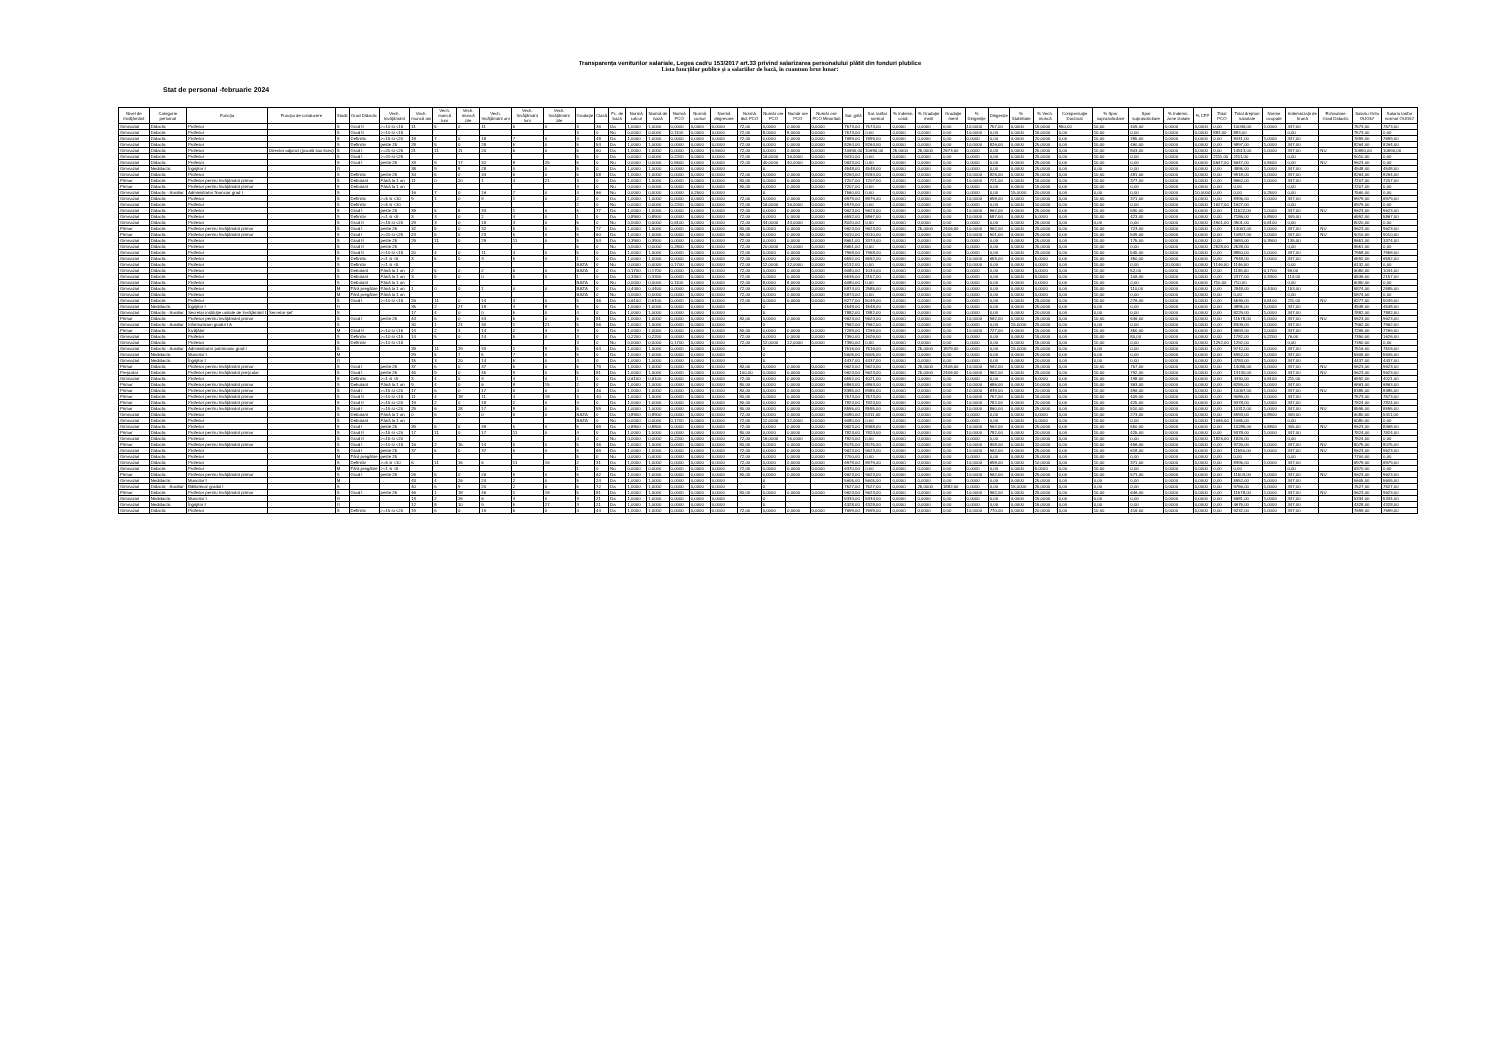Transparenţa veniturilor salariale, Legea cadru 153/2017 art.33 privind salarizarea personalului plătit din fonduri plublice
Lista funcţiilor publice şi a salariilor de bază, în cuantum brut lunar:
Stat de personal -februarie 2024
| Nivel de învăţământ | Categorie personal | Funcţia | Funcţia de conducere | Studii | Grad Didactic | Vech. învăţământ | Vech. muncă ani | Vech. muncă luni | Vech. muncă zile | Vech. învăţământ ani | Vech. învăţământ luni | Vech. învăţământ zile | Gradaţie | Clasă | Fc. de bază | Normă calcul | Normă de bază | Normă PCO | Normă cumul | Normă degrevare | Normă did. PCO | Număr ore PCO | Număr ore PCO | Număr ore PCO Minoritati | Sal. grilă | Sal. tarifar normat | % Indemn. cond. | % Gradaţie merit | Gradaţie merit | % Dirigenţie | Dirigenţie | % Stabilitate | % Vech. muncă | Compensaţie Doctorat | % Spor suprasolicitare | Spor suprasolicitare | % Indemn. zone izolate | % CFP | Total PCO | Total drepturi salariale | Norme ocupate | Indemnizaţii de hrană | Echivalare Grad Didactic | Salariu Grila OUG57 | Salariu tarifar normat OUG57 |
| --- | --- | --- | --- | --- | --- | --- | --- | --- | --- | --- | --- | --- | --- | --- | --- | --- | --- | --- | --- | --- | --- | --- | --- | --- | --- | --- | --- | --- | --- | --- | --- | --- | --- | --- | --- | --- | --- | --- | --- | --- | --- | --- | --- | --- | --- |
| Gimnazial | Didactic | Profesor | | S | Grad II | >=10 si <15 | 11 | 5 | 0 | 11 | 5 | 0 | 3 | 36 | Da | 1,0000 | 1,0000 | 0,0000 | 0,0000 | 0,0000 | 72,00 | 0,0000 | 0,0000 | 0,0000 | 7573,00 | 7573,00 | 0,0000 | 0,0000 | 0,00 | 10,0000 | 757,00 | 0,0000 | 15,0000 | 950,00 | 10,00 | 409,00 | 0,0000 | 0,0000 | 0,00 | 10036,00 | 1,0000 | 347,00 | | 7573,00 | 7573,00 |
| Gimnazial | Didactic | Profesor | | S | Grad II | >=10 si <15 | | | | | | | 3 | 0 | Nu | 0,0000 | 0,0000 | 0,1100 | 0,0000 | 0,0000 | 72,00 | 8,0000 | 8,0000 | 0,0000 | 7573,00 | 0,00 | 0,0000 | 0,0000 | 0,00 | 10,0000 | 0,00 | 0,0000 | 15,0000 | 0,00 | 10,00 | 0,00 | 0,0000 | 0,0000 | 883,00 | 883,00 | | 0,00 | | 7573,00 | 0,00 |
| Gimnazial | Didactic | Profesor | | S | Definitiv | >=15 si <20 | 18 | 7 | 0 | 18 | 7 | 0 | 4 | 48 | Da | 1,0000 | 1,0000 | 0,0000 | 0,0000 | 0,0000 | 72,00 | 0,0000 | 0,0000 | 0,0000 | 7699,00 | 7699,00 | 0,0000 | 0,0000 | 0,00 | 0,0000 | 0,00 | 0,0000 | 20,0000 | 0,00 | 10,00 | 395,00 | 0,0000 | 0,0000 | 0,00 | 8441,00 | 1,0000 | 347,00 | | 7699,00 | 7699,00 |
| Gimnazial | Didactic | Profesor | | S | Definitiv | peste 25 | 28 | 5 | 0 | 28 | 5 | 0 | 5 | 54 | Da | 1,0000 | 1,0000 | 0,0000 | 0,0000 | 0,0000 | 72,00 | 0,0000 | 0,0000 | 0,0000 | 8264,00 | 8264,00 | 0,0000 | 0,0000 | 0,00 | 10,0000 | 826,00 | 0,0000 | 25,0000 | 0,00 | 10,00 | 460,00 | 0,0000 | 0,0000 | 0,00 | 9897,00 | 1,0000 | 347,00 | | 8264,00 | 8264,00 |
| Gimnazial | Didactic | Profesor | Director adjunct (şcoală sau liceu) | S | Grad I | >=20 si <25 | 21 | 11 | 11 | 20 | 5 | 0 | 5 | 60 | Da | 1,0000 | 1,0000 | 0,0000 | 0,0000 | 0,5600 | 72,00 | 0,0000 | 0,0000 | 0,0000 | 10690,00 | 10690,00 | 25,0000 | 25,0000 | 2673,00 | 0,0000 | 0,00 | 0,0000 | 25,0000 | 0,00 | 10,00 | 803,00 | 0,0000 | 0,0000 | 0,00 | 14513,00 | 1,0000 | 347,00 | NU | 10690,00 | 10690,00 |
| Gimnazial | Didactic | Profesor | | S | Grad I | >=20 si <25 | | | | | | | 5 | 0 | Da | 0,0000 | 0,0000 | 0,2200 | 0,0000 | 0,0000 | 72,00 | 16,0000 | 16,0000 | 0,0000 | 9010,00 | 0,00 | 0,0000 | 0,0000 | 0,00 | 0,0000 | 0,00 | 0,0000 | 25,0000 | 0,00 | 10,00 | 0,00 | 0,0000 | 0,0000 | 2111,00 | 2111,00 | | 0,00 | | 9010,00 | 0,00 |
| Gimnazial | Didactic | Profesor | | S | Grad I | peste 25 | 33 | 9 | 17 | 32 | 8 | 25 | 5 | 0 | Nu | 0,0000 | 0,0000 | 0,5500 | 0,0000 | 0,0000 | 72,00 | 40,0000 | 40,0000 | 0,0000 | 9623,00 | 0,00 | 0,0000 | 0,0000 | 0,00 | 0,0000 | 0,00 | 0,0000 | 25,0000 | 0,00 | 10,00 | 0,00 | 0,0000 | 0,0000 | 5647,00 | 5647,00 | 0,5500 | 0,00 | NU | 9623,00 | 0,00 |
| Gimnazial | Nedidactic | Îngrijitor I | | G | | | 38 | 9 | 8 | 28 | 0 | 0 | 5 | 0 | Da | 1,0000 | 1,0000 | 0,0000 | 0,0000 | 0,0000 | | 0 | | | 4548,00 | 4548,00 | 0,0000 | 0,0000 | 0,00 | 0,0000 | 0,00 | 0,0000 | 25,0000 | 0,00 | 0,00 | 0,00 | 0,0000 | 0,0000 | 0,00 | 4895,00 | 1,0000 | 347,00 | | 4548,00 | 4548,00 |
| Gimnazial | Didactic | Profesor | | S | Definitiv | peste 25 | 34 | 5 | 0 | 34 | 5 | 0 | 5 | 58 | Da | 1,0000 | 1,0000 | 0,0000 | 0,0000 | 0,0000 | 72,00 | 0,0000 | 0,0000 | 0,0000 | 8264,00 | 8264,00 | 0,0000 | 0,0000 | 0,00 | 10,0000 | 826,00 | 0,0000 | 25,0000 | 0,00 | 10,00 | 481,00 | 0,0000 | 0,0000 | 0,00 | 9918,00 | 1,0000 | 347,00 | | 8264,00 | 8264,00 |
| Primar | Didactic | Profesor pentru învăţământ primar | | S | Debutant | Până la 1 an | 11 | 0 | 20 | 1 | 4 | 21 | 3 | 0 | Da | 1,0000 | 1,0000 | 0,0000 | 0,0000 | 0,0000 | 80,00 | 0,0000 | 0,0000 | 0,0000 | 7207,00 | 7207,00 | 0,0000 | 0,0000 | 0,00 | 10,0000 | 721,00 | 0,0000 | 15,0000 | 0,00 | 10,00 | 377,00 | 0,0000 | 0,0000 | 0,00 | 8652,00 | 1,0000 | 347,00 | | 7207,00 | 7207,00 |
| Primar | Didactic | Profesor pentru învăţământ primar | | S | Debutant | Până la 1 an | | | | | | | 3 | 0 | Nu | 0,0000 | 0,0000 | 0,0000 | 0,0000 | 0,0000 | 80,00 | 0,0000 | 0,0000 | 0,0000 | 7207,00 | 0,00 | 0,0000 | 0,0000 | 0,00 | 0,0000 | 0,00 | 0,0000 | 15,0000 | 0,00 | 10,00 | 0,00 | 0,0000 | 0,0000 | 0,00 | 0,00 | | 0,00 | | 7207,00 | 0,00 |
| Gimnazial | Didactic - Auxiliar | Administrator financiar grad I | | S | | | 16 | 7 | 0 | 16 | 7 | 0 | 4 | 66 | Nu | 0,0000 | 0,0000 | 0,0000 | 0,2500 | 0,0000 | | 0 | | | 7560,00 | 0,00 | 0,0000 | 0,0000 | 0,00 | 0,0000 | 0,00 | 15,0000 | 20,0000 | 0,00 | 0,00 | 0,00 | 0,0000 | 10,0000 | 0,00 | 0,00 | 0,2500 | 0,00 | | 7560,00 | 0,00 |
| Gimnazial | Didactic | Profesor | | S | Definitiv | >=5 si <10 | 9 | 1 | 0 | 9 | 1 | 0 | 2 | 0 | Da | 1,0000 | 1,0000 | 0,0000 | 0,0000 | 0,0000 | 72,00 | 0,0000 | 0,0000 | 0,0000 | 6979,00 | 6979,00 | 0,0000 | 0,0000 | 0,00 | 10,0000 | 698,00 | 0,0000 | 10,0000 | 0,00 | 10,00 | 371,00 | 0,0000 | 0,0000 | 0,00 | 8395,00 | 1,0000 | 347,00 | | 6979,00 | 6979,00 |
| Gimnazial | Didactic | Profesor | | S | Definitiv | >=5 si <10 | | | | | | | 2 | 0 | Nu | 0,0000 | 0,0000 | 0,2200 | 0,0000 | 0,0000 | 72,00 | 16,0000 | 16,0000 | 0,0000 | 6979,00 | 0,00 | 0,0000 | 0,0000 | 0,00 | 0,0000 | 0,00 | 0,0000 | 10,0000 | 0,00 | 10,00 | 0,00 | 0,0000 | 0,0000 | 1627,00 | 1627,00 | | 0,00 | | 6979,00 | 0,00 |
| Gimnazial | Didactic | Profesor | | S | Grad I | peste 25 | 39 | 5 | 8 | 33 | 1 | 0 | 5 | 77 | Da | 1,0000 | 1,0000 | 0,0000 | 0,0000 | 0,0000 | 72,00 | 0,0000 | 0,0000 | 0,0000 | 9623,00 | 9623,00 | 0,0000 | 0,0000 | 0,00 | 10,0000 | 962,00 | 0,0000 | 25,0000 | 0,00 | 10,00 | 590,00 | 0,0000 | 0,0000 | 0,00 | 11522,00 | 1,0000 | 347,00 | NU | 9623,00 | 9623,00 |
| Gimnazial | Didactic | Profesor | | S | Definitiv | >=1 si <5 | 3 | 3 | 0 | 2 | 4 | 0 | 1 | 0 | Da | 0,8900 | 0,8900 | 0,0000 | 0,0000 | 0,0000 | 72,00 | 0,0000 | 0,0000 | 0,0000 | 6592,00 | 5867,00 | 0,0000 | 0,0000 | 0,00 | 10,0000 | 587,00 | 0,0000 | 5,0000 | 0,00 | 10,00 | 423,00 | 0,0000 | 0,0000 | 0,00 | 7186,00 | 0,8900 | 309,00 | | 6592,00 | 5867,00 |
| Gimnazial | Didactic | Profesor | | S | Grad II | >=15 si <20 | 29 | 3 | 0 | 18 | 3 | 0 | 5 | 0 | Nu | 0,0000 | 0,0000 | 0,6100 | 0,0000 | 0,0000 | 72,00 | 44,0000 | 44,0000 | 0,0000 | 8020,00 | 0,00 | 0,0000 | 0,0000 | 0,00 | 0,0000 | 0,00 | 0,0000 | 25,0000 | 0,00 | 0,00 | 0,00 | 0,0000 | 0,0000 | 4901,00 | 4901,00 | 0,6100 | 0,00 | | 8020,00 | 0,00 |
| Primar | Didactic | Profesor pentru învăţământ primar | | S | Grad I | peste 25 | 32 | 5 | 0 | 32 | 5 | 0 | 5 | 77 | Da | 1,0000 | 1,0000 | 0,0000 | 0,0000 | 0,0000 | 80,00 | 0,0000 | 0,0000 | 0,0000 | 9623,00 | 9623,00 | 0,0000 | 25,0000 | 2406,00 | 10,0000 | 962,00 | 0,0000 | 25,0000 | 0,00 | 10,00 | 723,00 | 0,0000 | 0,0000 | 0,00 | 14061,00 | 1,0000 | 347,00 | NU | 9623,00 | 9623,00 |
| Primar | Didactic | Profesor pentru învăţământ primar | | S | Grad I | >=20 si <25 | 23 | 5 | 0 | 23 | 5 | 0 | 5 | 60 | Da | 1,0000 | 1,0000 | 0,0000 | 0,0000 | 0,0000 | 80,00 | 0,0000 | 0,0000 | 0,0000 | 9010,00 | 9010,00 | 0,0000 | 0,0000 | 0,00 | 10,0000 | 901,00 | 0,0000 | 25,0000 | 0,00 | 10,00 | 549,00 | 0,0000 | 0,0000 | 0,00 | 10807,00 | 1,0000 | 347,00 | NU | 9010,00 | 9010,00 |
| Gimnazial | Didactic | Profesor | | S | Grad II | peste 25 | 29 | 11 | 0 | 29 | 11 | 0 | 5 | 54 | Da | 0,3900 | 0,3900 | 0,0000 | 0,0000 | 0,0000 | 72,00 | 0,0000 | 0,0000 | 0,0000 | 8651,00 | 3374,00 | 0,0000 | 0,0000 | 0,00 | 0,0000 | 0,00 | 0,0000 | 25,0000 | 0,00 | 10,00 | 175,00 | 0,0000 | 0,0000 | 0,00 | 3684,00 | 0,3900 | 135,00 | | 8651,00 | 3374,00 |
| Gimnazial | Didactic | Profesor | | S | Grad II | peste 25 | | | | | | | 5 | 0 | Nu | 0,0000 | 0,0000 | 0,2800 | 0,0000 | 0,0000 | 72,00 | 20,0000 | 20,0000 | 0,0000 | 8651,00 | 0,00 | 0,0000 | 0,0000 | 0,00 | 0,0000 | 0,00 | 0,0000 | 25,0000 | 0,00 | 10,00 | 0,00 | 0,0000 | 0,0000 | 2528,00 | 2528,00 | | 0,00 | | 8651,00 | 0,00 |
| Gimnazial | Didactic | Profesor | | S | Grad II | >=10 si <15 | 20 | 4 | 0 | 11 | 4 | 0 | 5 | 0 | Da | 1,0000 | 1,0000 | 0,0000 | 0,0000 | 0,0000 | 72,00 | 0,0000 | 0,0000 | 0,0000 | 7958,00 | 7958,00 | 0,0000 | 0,0000 | 0,00 | 0,0000 | 0,00 | 0,0000 | 25,0000 | 0,00 | 10,00 | 545,00 | 0,0000 | 0,0000 | 0,00 | 8850,00 | 1,0000 | 347,00 | | 7958,00 | 7958,00 |
| Gimnazial | Didactic | Profesor | | S | Definitiv | >=1 si <5 | 3 | 5 | 0 | 3 | 5 | 0 | 1 | 0 | Da | 1,0000 | 1,0000 | 0,0000 | 0,0000 | 0,0000 | 72,00 | 0,0000 | 0,0000 | 0,0000 | 6592,00 | 6592,00 | 0,0000 | 0,0000 | 0,00 | 10,0000 | 659,00 | 0,0000 | 5,0000 | 0,00 | 10,00 | 350,00 | 0,0000 | 0,0000 | 0,00 | 7948,00 | 1,0000 | 347,00 | | 6592,00 | 6592,00 |
| Gimnazial | Didactic | Profesor | | S | Definitiv | >=1 si <5 | | | | | | | BAZA | 0 | Nu | 0,0000 | 0,0000 | 0,1700 | 0,0000 | 0,0000 | 72,00 | 12,0000 | 12,0000 | 0,0000 | 6132,00 | 0,00 | 0,0000 | 0,0000 | 0,00 | 10,0000 | 0,00 | 0,0000 | 0,0000 | 0,00 | 10,00 | 0,00 | 20,0000 | 0,0000 | 1146,00 | 1146,00 | | 0,00 | | 6132,00 | 0,00 |
| Gimnazial | Didactic | Profesor | | S | Debutant | Până la 1 an | 2 | 5 | 0 | 2 | 5 | 0 | BAZA | 0 | Da | 0,1700 | 0,1700 | 0,0000 | 0,0000 | 0,0000 | 72,00 | 0,0000 | 0,0000 | 0,0000 | 6080,00 | 1034,00 | 0,0000 | 0,0000 | 0,00 | 0,0000 | 0,00 | 0,0000 | 0,0000 | 0,00 | 10,00 | 52,00 | 0,0000 | 0,0000 | 0,00 | 1145,00 | 0,1700 | 59,00 | | 6080,00 | 1034,00 |
| Gimnazial | Didactic | Profesor | | S | Debutant | Până la 1 an | 3 | 5 | 0 | 0 | 5 | 0 | 1 | 0 | Da | 0,3300 | 0,3300 | 0,0000 | 0,0000 | 0,0000 | 72,00 | 0,0000 | 0,0000 | 0,0000 | 6536,00 | 2157,00 | 0,0000 | 0,0000 | 0,00 | 0,0000 | 0,00 | 0,0000 | 5,0000 | 0,00 | 10,00 | 106,00 | 0,0000 | 0,0000 | 0,00 | 2377,00 | 0,3300 | 114,00 | | 6536,00 | 2157,00 |
| Gimnazial | Didactic | Profesor | | S | Debutant | Până la 1 an | | | | | | | BAZA | 0 | Nu | 0,0000 | 0,0000 | 0,1100 | 0,0000 | 0,0000 | 72,00 | 8,0000 | 8,0000 | 0,0000 | 6080,00 | 0,00 | 0,0000 | 0,0000 | 0,00 | 0,0000 | 0,00 | 0,0000 | 0,0000 | 0,00 | 10,00 | 0,00 | 0,0000 | 0,0000 | 710,00 | 710,00 | | 0,00 | | 6080,00 | 0,00 |
| Gimnazial | Didactic | Profesor | | M | Fără pregătire | Până la 1 an | 1 | 0 | 0 | 1 | 0 | 0 | BAZA | 0 | Da | 0,4400 | 0,4400 | 0,0000 | 0,0000 | 0,0000 | 72,00 | 0,0000 | 0,0000 | 0,0000 | 5874,00 | 2585,00 | 0,0000 | 0,0000 | 0,00 | 0,0000 | 0,00 | 0,0000 | 0,0000 | 0,00 | 10,00 | 110,00 | 0,0000 | 0,0000 | 0,00 | 2848,00 | 0,4400 | 153,00 | | 5874,00 | 2585,00 |
| Gimnazial | Didactic | Profesor | | M | Fără pregătire | Până la 1 an | | | | | | | BAZA | 0 | Nu | 0,0000 | 0,0000 | 0,0000 | 0,0000 | 0,0000 | 72,00 | 0,0000 | 0,0000 | 0,0000 | 5874,00 | 0,00 | 0,0000 | 0,0000 | 0,00 | 0,0000 | 0,00 | 0,0000 | 0,0000 | 0,00 | 10,00 | 0,00 | 0,0000 | 0,0000 | 0,00 | 0,00 | | 0,00 | | 5874,00 | 0,00 |
| Gimnazial | Didactic | Profesor | | S | Grad I | >=10 si <15 | 26 | 11 | 0 | 14 | 3 | 0 | 5 | 46 | Da | 0,6100 | 0,6100 | 0,0000 | 0,0000 | 0,0000 | 72,00 | 0,0000 | 0,0000 | 0,0000 | 8277,00 | 5049,00 | 0,0000 | 0,0000 | 0,00 | 0,0000 | 0,00 | 0,0000 | 25,0000 | 0,00 | 10,00 | 276,00 | 0,0000 | 0,0000 | 0,00 | 5536,00 | 0,6100 | 211,00 | NU | 8277,00 | 5049,00 |
| Gimnazial | Nedidactic | Îngrijitor I | | G | | | 35 | 2 | 27 | 18 | 4 | 8 | 5 | 0 | Da | 1,0000 | 1,0000 | 0,0000 | 0,0000 | 0,0000 | | 0 | | | 4548,00 | 4548,00 | 0,0000 | 0,0000 | 0,00 | 0,0000 | 0,00 | 0,0000 | 25,0000 | 0,00 | 0,00 | 0,00 | 0,0000 | 0,0000 | 0,00 | 4895,00 | 1,0000 | 347,00 | | 4548,00 | 4548,00 |
| Gimnazial | Didactic - Auxiliar | Secretar instituţie unitate de învăţământ I | Secretar-şef | S | | | 17 | 4 | 0 | 0 | 5 | 0 | 4 | 0 | Da | 1,0000 | 1,0000 | 0,0000 | 0,0000 | 0,0000 | | 0 | | | 7882,00 | 7882,00 | 0,0000 | 0,0000 | 0,00 | 0,0000 | 0,00 | 0,0000 | 20,0000 | 0,00 | 0,00 | 0,00 | 0,0000 | 0,0000 | 0,00 | 8229,00 | 1,0000 | 347,00 | | 7882,00 | 7882,00 |
| Primar | Didactic | Profesor pentru învăţământ primar | | S | Grad I | peste 25 | 44 | 5 | 0 | 44 | 5 | 0 | 5 | 81 | Da | 1,0000 | 1,0000 | 0,0000 | 0,0000 | 0,0000 | 80,00 | 0,0000 | 0,0000 | 0,0000 | 9623,00 | 9623,00 | 0,0000 | 0,0000 | 0,00 | 10,0000 | 962,00 | 0,0000 | 25,0000 | 0,00 | 10,00 | 646,00 | 0,0000 | 0,0000 | 0,00 | 11578,00 | 1,0000 | 347,00 | NU | 9623,00 | 9623,00 |
| Gimnazial | Didactic - Auxiliar | Informatician gradul I A | | S | | | 30 | 1 | 21 | 30 | 1 | 21 | 5 | 56 | Da | 1,0000 | 1,0000 | 0,0000 | 0,0000 | 0,0000 | | 0 | | | 7962,00 | 7962,00 | 0,0000 | 0,0000 | 0,00 | 0,0000 | 0,00 | 15,0000 | 25,0000 | 0,00 | 0,00 | 0,00 | 0,0000 | 0,0000 | 0,00 | 8309,00 | 1,0000 | 347,00 | | 7962,00 | 7962,00 |
| Primar | Didactic | Învăţător | | M | Grad II | >=10 si <15 | 14 | 2 | 3 | 14 | 2 | 3 | 3 | 0 | Da | 1,0000 | 1,0000 | 0,0000 | 0,0000 | 0,0000 | 80,00 | 0,0000 | 0,0000 | 0,0000 | 7269,00 | 7269,00 | 0,0000 | 0,0000 | 0,00 | 10,0000 | 727,00 | 0,0000 | 15,0000 | 0,00 | 10,00 | 350,00 | 0,0000 | 0,0000 | 0,00 | 8693,00 | 1,0000 | 347,00 | | 7269,00 | 7269,00 |
| Gimnazial | Didactic | Profesor | | S | Definitiv | >=10 si <15 | 14 | 5 | 0 | 14 | 5 | 0 | 3 | 0 | Da | 0,2200 | 0,2200 | 0,0000 | 0,0000 | 0,0000 | 72,00 | 0,0000 | 0,0000 | 0,0000 | 7390,00 | 1626,00 | 0,0000 | 0,0000 | 0,00 | 0,0000 | 0,00 | 0,0000 | 15,0000 | 0,00 | 10,00 | 80,00 | 0,0000 | 0,0000 | 0,00 | 1782,00 | 0,2200 | 76,00 | | 7390,00 | 1626,00 |
| Gimnazial | Didactic | Profesor | | S | Definitiv | >=10 si <15 | | | | | | | 3 | 0 | Nu | 0,0000 | 0,0000 | 0,1700 | 0,0000 | 0,0000 | 72,00 | 12,0000 | 12,0000 | 0,0000 | 7390,00 | 0,00 | 0,0000 | 0,0000 | 0,00 | 0,0000 | 0,00 | 0,0000 | 15,0000 | 0,00 | 10,00 | 0,00 | 0,0000 | 0,0000 | 1292,00 | 1292,00 | | 0,00 | | 7390,00 | 0,00 |
| Gimnazial | Didactic - Auxiliar | Administrator patrimoniu grad I | | S | | | 39 | 11 | 29 | 33 | 2 | 9 | 5 | 64 | Da | 1,0000 | 1,0000 | 0,0000 | 0,0000 | 0,0000 | | 0 | | | 7516,00 | 7516,00 | 0,0000 | 25,0000 | 1879,00 | 0,0000 | 0,00 | 15,0000 | 25,0000 | 0,00 | 0,00 | 0,00 | 0,0000 | 0,0000 | 0,00 | 9742,00 | 1,0000 | 347,00 | | 7516,00 | 7516,00 |
| Gimnazial | Nedidactic | Muncitor I | | M | | | 29 | 5 | 7 | 5 | 7 | 0 | 5 | 0 | Da | 1,0000 | 1,0000 | 0,0000 | 0,0000 | 0,0000 | | 0 | | | 5605,00 | 5605,00 | 0,0000 | 0,0000 | 0,00 | 0,0000 | 0,00 | 0,0000 | 25,0000 | 0,00 | 0,00 | 0,00 | 0,0000 | 0,0000 | 0,00 | 5952,00 | 1,0000 | 347,00 | | 5605,00 | 5605,00 |
| Gimnazial | Nedidactic | Îngrijitor I | | G | | | 15 | 3 | 20 | 14 | 5 | 0 | 4 | 0 | Da | 1,0000 | 1,0000 | 0,0000 | 0,0000 | 0,0000 | | 0 | | | 4437,00 | 4437,00 | 0,0000 | 0,0000 | 0,00 | 0,0000 | 0,00 | 0,0000 | 20,0000 | 0,00 | 0,00 | 0,00 | 0,0000 | 0,0000 | 0,00 | 4784,00 | 1,0000 | 347,00 | | 4437,00 | 4437,00 |
| Primar | Didactic | Profesor pentru învăţământ primar | | S | Grad I | peste 25 | 37 | 5 | 0 | 37 | 5 | 0 | 5 | 79 | Da | 1,0000 | 1,0000 | 0,0000 | 0,0000 | 0,0000 | 80,00 | 0,0000 | 0,0000 | 0,0000 | 9623,00 | 9623,00 | 0,0000 | 25,0000 | 2406,00 | 10,0000 | 962,00 | 0,0000 | 25,0000 | 0,00 | 10,00 | 757,00 | 0,0000 | 0,0000 | 0,00 | 14095,00 | 1,0000 | 347,00 | NU | 9623,00 | 9623,00 |
| Preşcolar | Didactic | Profesor pentru învăţământ preşcolar | | S | Grad I | peste 25 | 45 | 9 | 0 | 45 | 9 | 0 | 5 | 81 | Da | 1,0000 | 1,0000 | 0,0000 | 0,0000 | 0,0000 | 100,00 | 0,0000 | 0,0000 | 0,0000 | 9623,00 | 9623,00 | 0,0000 | 25,0000 | 2406,00 | 10,0000 | 962,00 | 0,0000 | 25,0000 | 0,00 | 10,00 | 792,00 | 0,0000 | 0,0000 | 0,00 | 14130,00 | 1,0000 | 347,00 | NU | 9623,00 | 9623,00 |
| Gimnazial | Didactic | Profesor | | S | Definitiv | >=1 si <5 | 3 | 4 | 0 | 3 | 4 | 0 | 1 | 0 | Da | 0,6100 | 0,6100 | 0,0000 | 0,0000 | 0,0000 | 72,00 | 0,0000 | 0,0000 | 0,0000 | 6592,00 | 4021,00 | 0,0000 | 0,0000 | 0,00 | 0,0000 | 0,00 | 0,0000 | 5,0000 | 0,00 | 10,00 | 198,00 | 0,0000 | 0,0000 | 0,00 | 4430,00 | 0,6100 | 211,00 | | 6592,00 | 4021,00 |
| Primar | Didactic | Profesor pentru învăţământ primar | | S | Debutant | Până la 1 an | 9 | 4 | 0 | 6 | 8 | 15 | 2 | 0 | Da | 1,0000 | 1,0000 | 0,0000 | 0,0000 | 0,0000 | 80,00 | 0,0000 | 0,0000 | 0,0000 | 6863,00 | 6863,00 | 0,0000 | 0,0000 | 0,00 | 10,0000 | 686,00 | 0,0000 | 10,0000 | 0,00 | 10,00 | 363,00 | 0,0000 | 0,0000 | 0,00 | 8259,00 | 1,0000 | 347,00 | | 6863,00 | 6863,00 |
| Primar | Didactic | Profesor pentru învăţământ primar | | S | Grad I | >=15 si <20 | 17 | 5 | 0 | 17 | 5 | 0 | 4 | 46 | Da | 1,0000 | 1,0000 | 0,0000 | 0,0000 | 0,0000 | 80,00 | 0,0000 | 0,0000 | 0,0000 | 8385,00 | 8385,00 | 0,0000 | 0,0000 | 0,00 | 10,0000 | 839,00 | 0,0000 | 20,0000 | 0,00 | 10,00 | 496,00 | 0,0000 | 0,0000 | 0,00 | 10067,00 | 1,0000 | 347,00 | NU | 8385,00 | 8385,00 |
| Primar | Didactic | Profesor pentru învăţământ primar | | S | Grad II | >=10 si <15 | 11 | 4 | 18 | 11 | 4 | 18 | 3 | 40 | Da | 1,0000 | 1,0000 | 0,0000 | 0,0000 | 0,0000 | 80,00 | 0,0000 | 0,0000 | 0,0000 | 7573,00 | 7573,00 | 0,0000 | 0,0000 | 0,00 | 10,0000 | 757,00 | 0,0000 | 15,0000 | 0,00 | 10,00 | 409,00 | 0,0000 | 0,0000 | 0,00 | 9086,00 | 1,0000 | 347,00 | | 7573,00 | 7573,00 |
| Primar | Didactic | Profesor pentru învăţământ primar | | S | Grad II | >=15 si <20 | 19 | 2 | 0 | 18 | 2 | 0 | 4 | 0 | Da | 1,0000 | 1,0000 | 0,0000 | 0,0000 | 0,0000 | 80,00 | 0,0000 | 0,0000 | 0,0000 | 7824,00 | 7824,00 | 0,0000 | 0,0000 | 0,00 | 10,0000 | 782,00 | 0,0000 | 20,0000 | 0,00 | 10,00 | 425,00 | 0,0000 | 0,0000 | 0,00 | 9378,00 | 1,0000 | 347,00 | | 7824,00 | 7824,00 |
| Primar | Didactic | Profesor pentru învăţământ primar | | S | Grad I | >=15 si <20 | 29 | 6 | 28 | 17 | 8 | 0 | 5 | 59 | Da | 1,0000 | 1,0000 | 0,0000 | 0,0000 | 0,0000 | 80,00 | 0,0000 | 0,0000 | 0,0000 | 8595,00 | 8595,00 | 0,0000 | 0,0000 | 0,00 | 10,0000 | 860,00 | 0,0000 | 25,0000 | 0,00 | 10,00 | 510,00 | 0,0000 | 0,0000 | 0,00 | 10312,00 | 1,0000 | 347,00 | NU | 8595,00 | 8595,00 |
| Gimnazial | Didactic | Profesor | | S | Debutant | Până la 1 an | 0 | 5 | 0 | 0 | 5 | 0 | BAZA | 0 | Da | 0,8900 | 0,8900 | 0,0000 | 0,0000 | 0,0000 | 72,00 | 0,0000 | 0,0000 | 0,0000 | 6080,00 | 5411,00 | 0,0000 | 0,0000 | 0,00 | 0,0000 | 0,00 | 0,0000 | 0,0000 | 0,00 | 10,00 | 273,00 | 0,0000 | 0,0000 | 0,00 | 5993,00 | 0,8900 | 309,00 | | 6080,00 | 5411,00 |
| Gimnazial | Didactic | Profesor | | S | Debutant | Până la 1 an | | | | | | | BAZA | 0 | Nu | 0,0000 | 0,0000 | 0,1700 | 0,0000 | 0,0000 | 72,00 | 12,0000 | 12,0000 | 0,0000 | 6080,00 | 0,00 | 0,0000 | 0,0000 | 0,00 | 0,0000 | 0,00 | 0,0000 | 0,0000 | 0,00 | 10,00 | 0,00 | 0,0000 | 0,0000 | 1065,00 | 1065,00 | | 0,00 | | 6080,00 | 0,00 |
| Gimnazial | Didactic | Profesor | | S | Grad I | peste 25 | 39 | 5 | 0 | 39 | 5 | 0 | 5 | 69 | Da | 0,8800 | 0,8800 | 0,0000 | 0,0000 | 0,0000 | 72,00 | 0,0000 | 0,0000 | 0,0000 | 9623,00 | 8468,00 | 0,0000 | 0,0000 | 0,00 | 10,0000 | 962,00 | 0,0000 | 25,0000 | 0,00 | 10,00 | 550,00 | 0,0000 | 0,0000 | 0,00 | 10285,00 | 0,8800 | 305,00 | NU | 9623,00 | 8468,00 |
| Primar | Didactic | Profesor pentru învăţământ primar | | S | Grad II | >=15 si <20 | 17 | 11 | 0 | 17 | 11 | 0 | 4 | 0 | Da | 1,0000 | 1,0000 | 0,0000 | 0,0000 | 0,0000 | 80,00 | 0,0000 | 0,0000 | 0,0000 | 7824,00 | 7824,00 | 0,0000 | 0,0000 | 0,00 | 10,0000 | 782,00 | 0,0000 | 20,0000 | 0,00 | 10,00 | 425,00 | 0,0000 | 0,0000 | 0,00 | 9378,00 | 1,0000 | 347,00 | | 7824,00 | 7824,00 |
| Gimnazial | Didactic | Profesor | | S | Grad II | >=15 si <20 | | | | | | | 4 | 0 | Nu | 0,0000 | 0,0000 | 0,2200 | 0,0000 | 0,0000 | 72,00 | 16,0000 | 16,0000 | 0,0000 | 7824,00 | 0,00 | 0,0000 | 0,0000 | 0,00 | 0,0000 | 0,00 | 0,0000 | 20,0000 | 0,00 | 10,00 | 0,00 | 0,0000 | 0,0000 | 1826,00 | 1826,00 | | 0,00 | | 7824,00 | 0,00 |
| Primar | Didactic | Profesor pentru învăţământ primar | | S | Grad I | >=10 si <15 | 16 | 2 | 15 | 14 | 5 | 0 | 5 | 46 | Da | 1,0000 | 1,0000 | 0,0000 | 0,0000 | 0,0000 | 80,00 | 0,0000 | 0,0000 | 0,0000 | 8075,00 | 8075,00 | 0,0000 | 0,0000 | 0,00 | 10,0000 | 808,00 | 0,0000 | 20,0000 | 0,00 | 10,00 | 496,00 | 0,0000 | 0,0000 | 0,00 | 9726,00 | 1,0000 | 347,00 | NU | 8075,00 | 8075,00 |
| Gimnazial | Didactic | Profesor | | S | Grad I | peste 25 | 37 | 5 | 0 | 37 | 5 | 0 | 5 | 69 | Da | 1,0000 | 1,0000 | 0,0000 | 0,0000 | 0,0000 | 72,00 | 0,0000 | 0,0000 | 0,0000 | 9623,00 | 9623,00 | 0,0000 | 0,0000 | 0,00 | 10,0000 | 962,00 | 0,0000 | 25,0000 | 0,00 | 10,00 | 618,00 | 0,0000 | 0,0000 | 0,00 | 11550,00 | 1,0000 | 347,00 | NU | 9623,00 | 9623,00 |
| Gimnazial | Didactic | Profesor | | M | Fără pregătire | peste 25 | | | | | | | 5 | 0 | Nu | 0,0000 | 0,0000 | 0,0000 | 0,0000 | 0,0000 | 72,00 | 0,0000 | 0,0000 | 0,0000 | 7700,00 | 0,00 | 0,0000 | 0,0000 | 0,00 | 0,0000 | 0,00 | 0,0000 | 25,0000 | 0,00 | 10,00 | 0,00 | 0,0000 | 0,0000 | 0,00 | 0,00 | | 0,00 | | 7700,00 | 0,00 |
| Gimnazial | Didactic | Profesor | | S | Definitiv | >=5 si <10 | 6 | 11 | 16 | 6 | 11 | 16 | 2 | 31 | Da | 1,0000 | 1,0000 | 0,0000 | 0,0000 | 0,0000 | 72,00 | 0,0000 | 0,0000 | 0,0000 | 6979,00 | 6979,00 | 0,0000 | 0,0000 | 0,00 | 10,0000 | 698,00 | 0,0000 | 10,0000 | 0,00 | 10,00 | 371,00 | 0,0000 | 0,0000 | 0,00 | 8395,00 | 1,0000 | 347,00 | | 6979,00 | 6979,00 |
| Gimnazial | Didactic | Profesor | | M | Fără pregătire | >=1 si <5 | | | | | | | 1 | 0 | Nu | 0,0000 | 0,0000 | 0,0000 | 0,0000 | 0,0000 | 72,00 | 0,0000 | 0,0000 | 0,0000 | 6370,00 | 0,00 | 0,0000 | 0,0000 | 0,00 | 0,0000 | 0,00 | 0,0000 | 5,0000 | 0,00 | 10,00 | 0,00 | 0,0000 | 0,0000 | 0,00 | 0,00 | | 0,00 | | 6370,00 | 0,00 |
| Primar | Didactic | Profesor pentru învăţământ primar | | S | Grad I | peste 25 | 26 | 5 | 0 | 26 | 5 | 0 | 5 | 62 | Da | 1,0000 | 1,0000 | 0,0000 | 0,0000 | 0,0000 | 80,00 | 0,0000 | 0,0000 | 0,0000 | 9623,00 | 9623,00 | 0,0000 | 0,0000 | 0,00 | 10,0000 | 962,00 | 0,0000 | 25,0000 | 0,00 | 10,00 | 571,00 | 0,0000 | 0,0000 | 0,00 | 11503,00 | 1,0000 | 347,00 | NU | 9623,00 | 9623,00 |
| Gimnazial | Nedidactic | Muncitor I | | M | | | 43 | 4 | 26 | 24 | 2 | 0 | 5 | 24 | Da | 1,0000 | 1,0000 | 0,0000 | 0,0000 | 0,0000 | | 0 | | | 5605,00 | 5605,00 | 0,0000 | 0,0000 | 0,00 | 0,0000 | 0,00 | 0,0000 | 25,0000 | 0,00 | 0,00 | 0,00 | 0,0000 | 0,0000 | 0,00 | 5952,00 | 1,0000 | 347,00 | | 5605,00 | 5605,00 |
| Gimnazial | Didactic - Auxiliar | Bibliotecar gradul I | | S | | | 40 | 5 | 9 | 20 | 2 | 0 | 5 | 72 | Da | 1,0000 | 1,0000 | 0,0000 | 0,0000 | 0,0000 | | 0 | | | 7527,00 | 7527,00 | 0,0000 | 25,0000 | 1882,00 | 0,0000 | 0,00 | 15,0000 | 25,0000 | 0,00 | 0,00 | 0,00 | 0,0000 | 0,0000 | 0,00 | 9756,00 | 1,0000 | 347,00 | | 7527,00 | 7527,00 |
| Primar | Didactic | Profesor pentru învăţământ primar | | S | Grad I | peste 25 | 46 | 1 | 18 | 46 | 1 | 18 | 5 | 81 | Da | 1,0000 | 1,0000 | 0,0000 | 0,0000 | 0,0000 | 80,00 | 0,0000 | 0,0000 | 0,0000 | 9623,00 | 9623,00 | 0,0000 | 0,0000 | 0,00 | 10,0000 | 962,00 | 0,0000 | 25,0000 | 0,00 | 10,00 | 646,00 | 0,0000 | 0,0000 | 0,00 | 11578,00 | 1,0000 | 347,00 | NU | 9623,00 | 9623,00 |
| Gimnazial | Nedidactic | Muncitor I | | G | | | 13 | 2 | 26 | 6 | 4 | 0 | 3 | 21 | Da | 1,0000 | 1,0000 | 0,0000 | 0,0000 | 0,0000 | | 0 | | | 5334,00 | 5334,00 | 0,0000 | 0,0000 | 0,00 | 0,0000 | 0,00 | 0,0000 | 15,0000 | 0,00 | 0,00 | 0,00 | 0,0000 | 0,0000 | 0,00 | 5681,00 | 1,0000 | 347,00 | | 5334,00 | 5334,00 |
| Gimnazial | Nedidactic | Îngrijitor I | | G | | | 12 | 8 | 10 | 9 | 5 | 27 | 3 | 21 | Da | 1,0000 | 1,0000 | 0,0000 | 0,0000 | 0,0000 | | 0 | | | 4328,00 | 4328,00 | 0,0000 | 0,0000 | 0,00 | 0,0000 | 0,00 | 0,0000 | 15,0000 | 0,00 | 0,00 | 0,00 | 0,0000 | 0,0000 | 0,00 | 4675,00 | 1,0000 | 347,00 | | 4328,00 | 4328,00 |
| Gimnazial | Didactic | Profesor | | S | Definitiv | >=15 si <20 | 19 | 5 | 0 | 19 | 5 | 0 | 4 | 44 | Da | 1,0000 | 1,0000 | 0,0000 | 0,0000 | 0,0000 | 72,00 | 0,0000 | 0,0000 | 0,0000 | 7699,00 | 7699,00 | 0,0000 | 0,0000 | 0,00 | 10,0000 | 770,00 | 0,0000 | 20,0000 | 0,00 | 10,00 | 416,00 | 0,0000 | 0,0000 | 0,00 | 9232,00 | 1,0000 | 347,00 | | 7699,00 | 7699,00 |